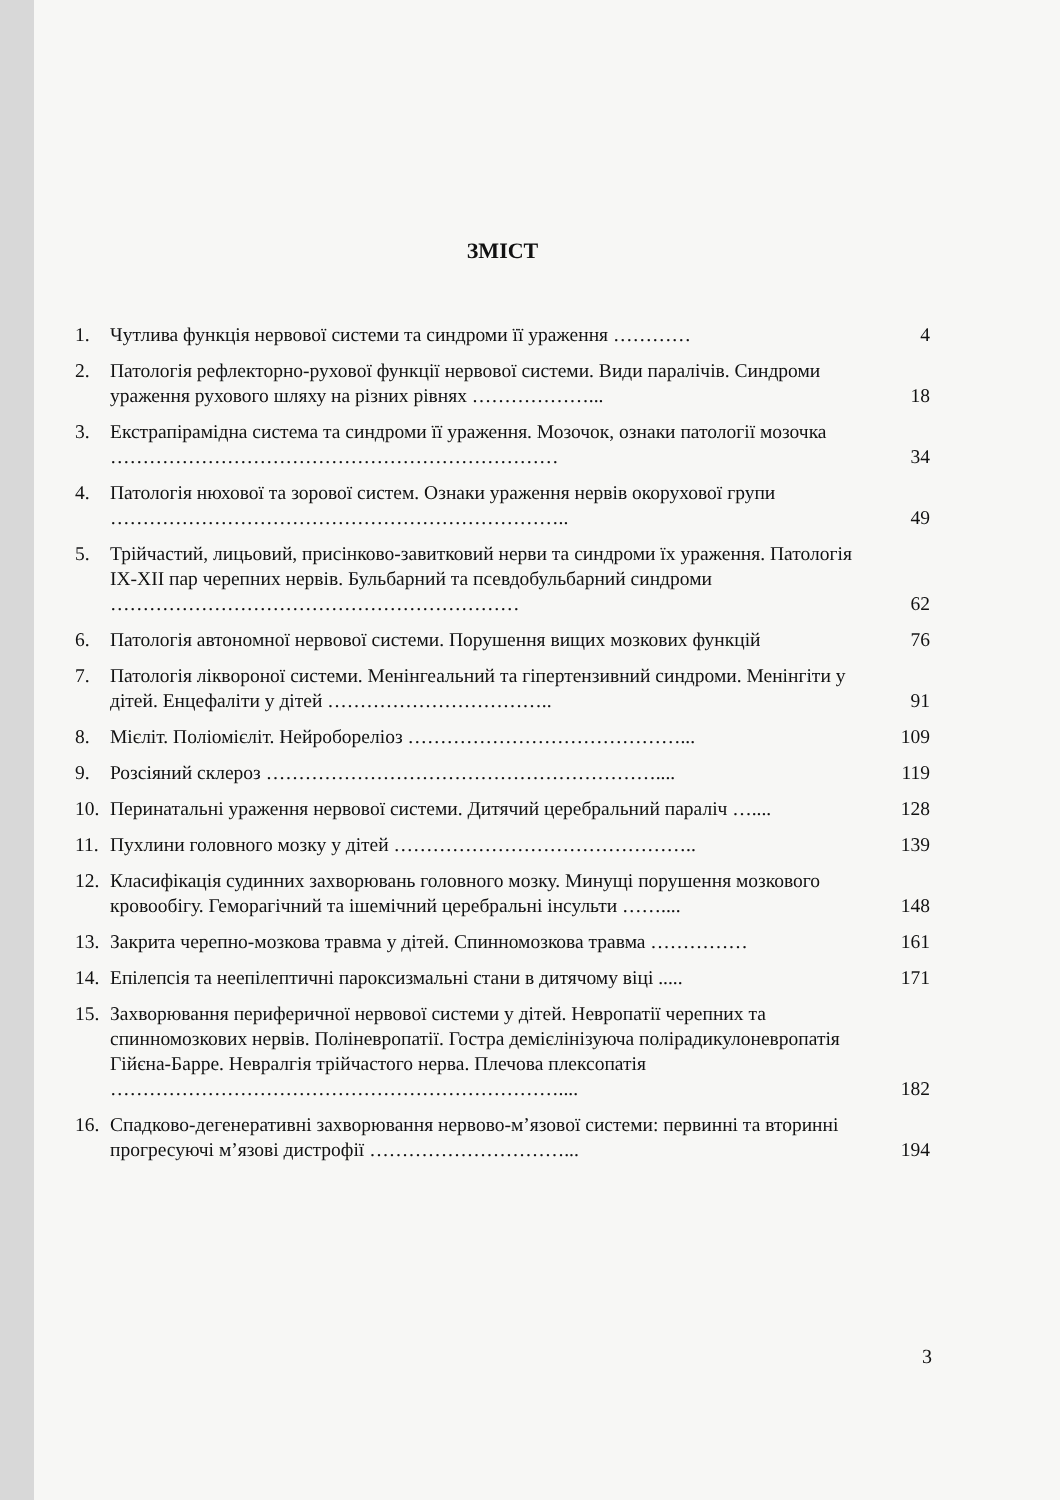ЗМІСТ
1. Чутлива функція нервової системи та синдроми її ураження ………… 4
2. Патологія рефлекторно-рухової функції нервової системи. Види паралічів. Синдроми ураження рухового шляху на різних рівнях ………………... 18
3. Екстрапірамідна система та синдроми її ураження. Мозочок, ознаки патології мозочка …………………………………………………………… 34
4. Патологія нюхової та зорової систем. Ознаки ураження нервів окорухової групи …………………………………………………………….. 49
5. Трійчастий, лицьовий, присінково-завитковий нерви та синдроми їх ураження. Патологія IX-XII пар черепних нервів. Бульбарний та псевдобульбарний синдроми ……………………………………………………… 62
6. Патологія автономної нервової системи. Порушення вищих мозкових функцій 76
7. Патологія ліквороної системи. Менінгеальний та гіпертензивний синдроми. Менінгіти у дітей. Енцефаліти у дітей …………………………….. 91
8. Мієліт. Поліомієліт. Нейробореліоз ……………………………………... 109
9. Розсіяний склероз …………………………………………………….... 119
10. Перинатальні ураження нервової системи. Дитячий церебральний параліч ….... 128
11. Пухлини головного мозку у дітей ……………………………………….. 139
12. Класифікація судинних захворювань головного мозку. Минущі порушення мозкового кровообігу. Геморагічний та ішемічний церебральні інсульти …….... 148
13. Закрита черепно-мозкова травма у дітей. Спинномозкова травма …………… 161
14. Епілепсія та неепілептичні пароксизмальні стани в дитячому віці ..... 171
15. Захворювання периферичної нервової системи у дітей. Невропатії черепних та спинномозкових нервів. Поліневропатії. Гостра демієлінізуюча полірадикулоневропатія Гійєна-Барре. Невралгія трійчастого нерва. Плечова плексопатія …………………………………………………………….... 182
16. Спадково-дегенеративні захворювання нервово-м’язової системи: первинні та вторинні прогресуючі м’язові дистрофії …………………………... 194
3